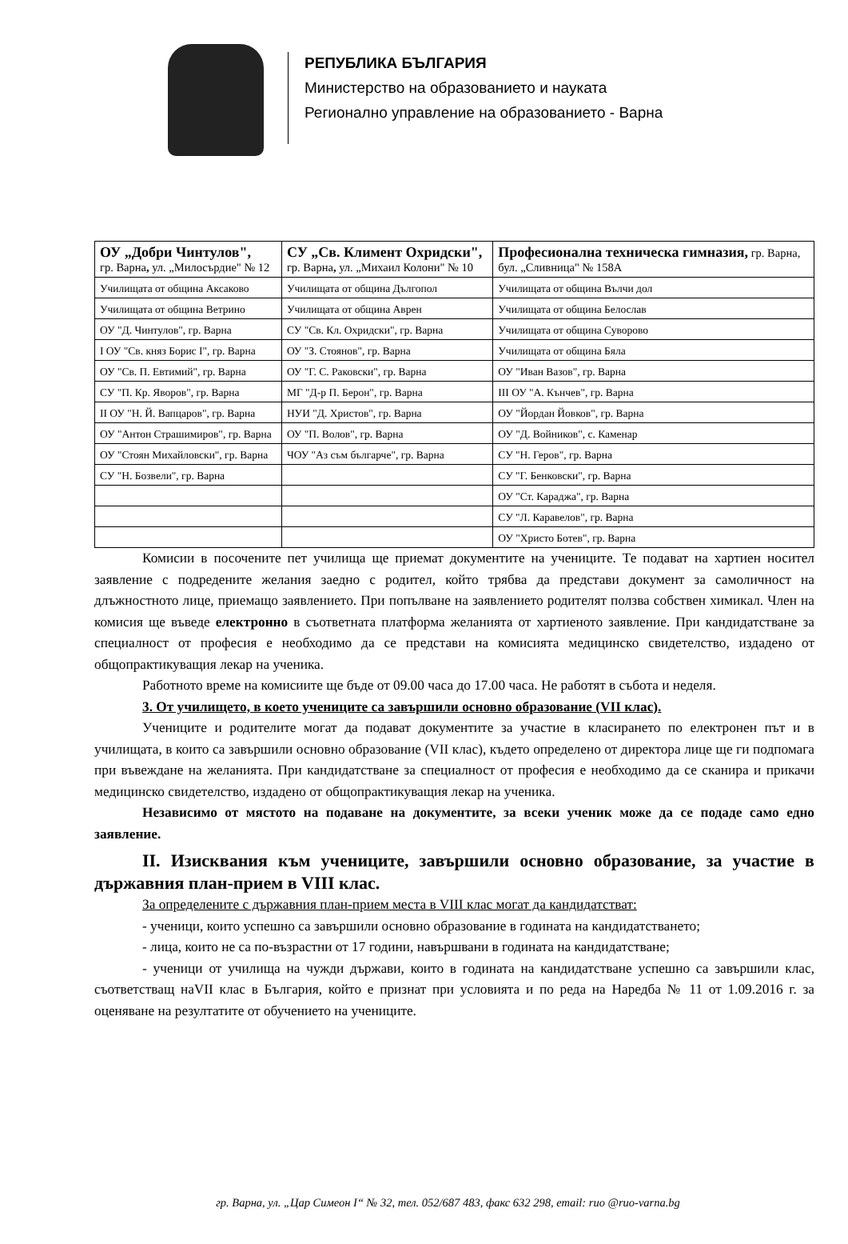РЕПУБЛИКА БЪЛГАРИЯ
Министерство на образованието и науката
Регионално управление на образованието - Варна
| ОУ „Добри Чинтулов", гр. Варна , ул. „Милосърдие" № 12 | СУ „Св. Климент Охридски", гр. Варна , ул. „Михаил Колони" № 10 | Професионална техническа гимназия, гр. Варна, бул. „Сливница" № 158А |
| Училищата от община Аксаково | Училищата от община Дългопол | Училищата от община Вълчи дол |
| Училищата от община Ветрино | Училищата от община Аврен | Училищата от община Белослав |
| ОУ "Д. Чинтулов", гр. Варна | СУ "Св. Кл. Охридски", гр. Варна | Училищата от община Суворово |
| I ОУ "Св. княз Борис I", гр. Варна | ОУ "З. Стоянов", гр. Варна | Училищата от община Бяла |
| ОУ "Св. П. Евтимий", гр. Варна | ОУ "Г. С. Раковски", гр. Варна | ОУ "Иван Вазов", гр. Варна |
| СУ "П. Кр. Яворов", гр. Варна | МГ "Д-р П. Берон", гр. Варна | III ОУ "А. Кънчев", гр. Варна |
| II ОУ "Н. Й. Вапцаров", гр. Варна | НУИ "Д. Христов", гр. Варна | ОУ "Йордан Йовков", гр. Варна |
| ОУ "Антон Страшимиров", гр. Варна | ОУ "П. Волов", гр. Варна | ОУ "Д. Войников", с. Каменар |
| ОУ "Стоян Михайловски", гр. Варна | ЧОУ "Аз съм българче", гр. Варна | СУ "Н. Геров", гр. Варна |
| СУ "Н. Бозвели", гр. Варна | | СУ "Г. Бенковски", гр. Варна |
| | | ОУ "Ст. Караджа", гр. Варна |
| | | СУ "Л. Каравелов", гр. Варна |
| | | ОУ "Христо Ботев", гр. Варна |
Комисии в посочените пет училища ще приемат документите на учениците. Те подават на хартиен носител заявление с подредените желания заедно с родител, който трябва да представи документ за самоличност на длъжностното лице, приемащо заявлението. При попълване на заявлението родителят ползва собствен химикал. Член на комисия ще въведе електронно в съответната платформа желанията от хартиеното заявление. При кандидатстване за специалност от професия е необходимо да се представи на комисията медицинско свидетелство, издадено от общопрактикуващия лекар на ученика.
Работното време на комисиите ще бъде от 09.00 часа до 17.00 часа. Не работят в събота и неделя.
3. От училището, в което учениците са завършили основно образование (VII клас).
Учениците и родителите могат да подават документите за участие в класирането по електронен път и в училищата, в които са завършили основно образование (VII клас), където определено от директора лице ще ги подпомага при въвеждане на желанията. При кандидатстване за специалност от професия е необходимо да се сканира и прикачи медицинско свидетелство, издадено от общопрактикуващия лекар на ученика.
Независимо от мястото на подаване на документите, за всеки ученик може да се подаде само едно заявление.
II. Изисквания към учениците, завършили основно образование, за участие в държавния план-прием в VIII клас.
За определените с държавния план-прием места в VIII клас могат да кандидатстват:
- ученици, които успешно са завършили основно образование в годината на кандидатстването;
- лица, които не са по-възрастни от 17 години, навършвани в годината на кандидатстване;
- ученици от училища на чужди държави, които в годината на кандидатстване успешно са завършили клас, съответстващ наVII клас в България, който е признат при условията и по реда на Наредба № 11 от 1.09.2016 г. за оценяване на резултатите от обучението на учениците.
гр. Варна, ул. „Цар Симеон I“ № 32, тел. 052/687 483, факс 632 298, email: ruo @ruo-varna.bg